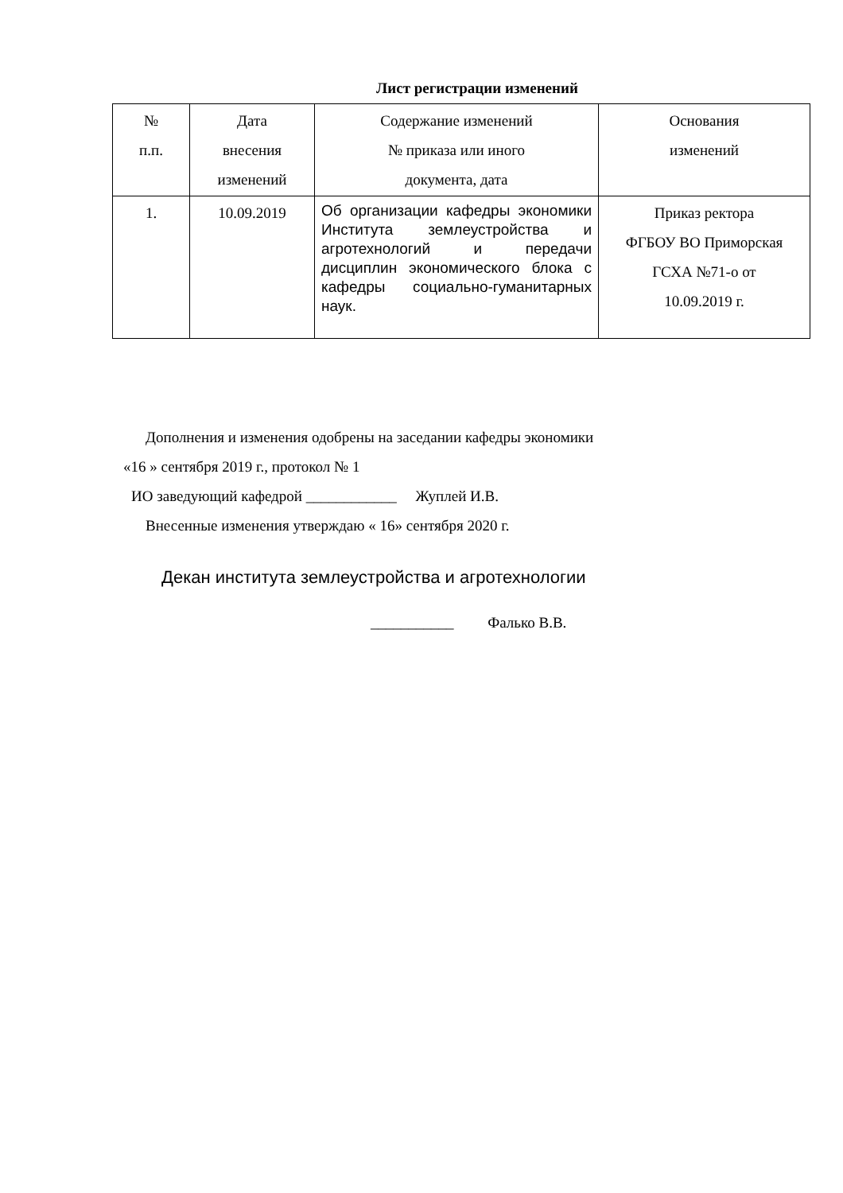Лист регистрации изменений
| № п.п. | Дата внесения изменений | Содержание изменений № приказа или иного документа, дата | Основания изменений |
| --- | --- | --- | --- |
| 1. | 10.09.2019 | Об организации кафедры экономики Института землеустройства и агротехнологий и передачи дисциплин экономического блока с кафедры социально-гуманитарных наук. | Приказ ректора ФГБОУ ВО Приморская ГСХА №71-о от 10.09.2019 г. |
Дополнения и изменения одобрены на заседании кафедры экономики
«16 » сентября 2019 г., протокол № 1
ИО заведующий кафедрой ____________ Жуплей И.В.
Внесенные изменения утверждаю « 16» сентября 2020 г.
Декан института землеустройства и агротехнологии
___________ Фалько В.В.